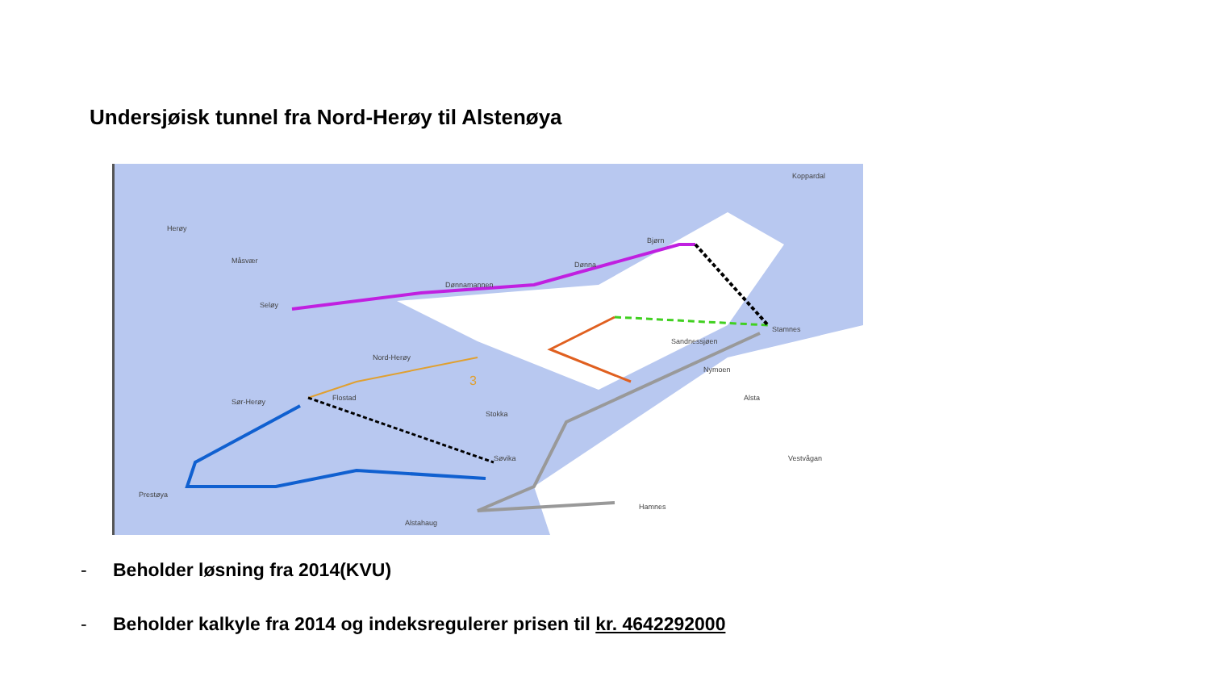Undersjøisk tunnel fra Nord-Herøy til Alstenøya
Herøy
Måsvær
Dønnamannen
Dønna
Bjørn
Seløy
Nord-Herøy
3
Flostad Sør-Herøy
Stokka
Sandnessjøen
Stamnes
Nymoen
Alsta
Søvika
Prestøya
Alstahaug
Hamnes
Koppardal
Vestvågan
- Beholder løsning fra 2014(KVU)
- Beholder kalkyle fra 2014 og indeksregulerer prisen til kr. 4642292000